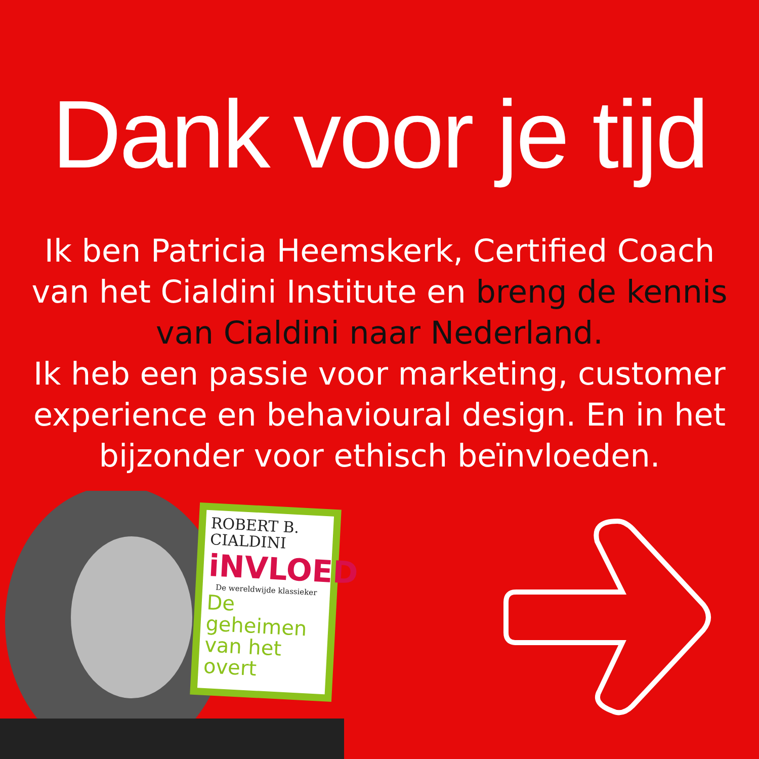Dank voor je tijd
Ik ben Patricia Heemskerk, Certified Coach van het Cialdini Institute en breng de kennis van Cialdini naar Nederland.
Ik heb een passie voor marketing, customer experience en behavioural design. En in het bijzonder voor ethisch beïnvloeden.
ROBERT B.
CIALDINI
iNVLOED
De wereldwijde klassieker
De geheimen van het overt